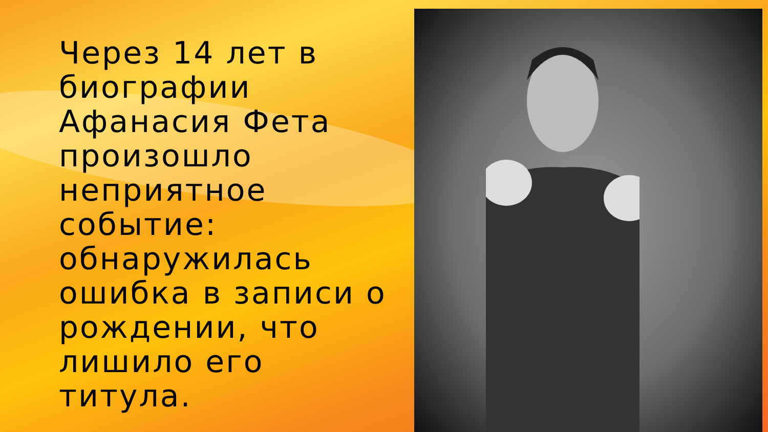Через 14 лет в биографии Афанасия Фета произошло неприятное событие: обнаружилась ошибка в записи о рождении, что лишило его титула.